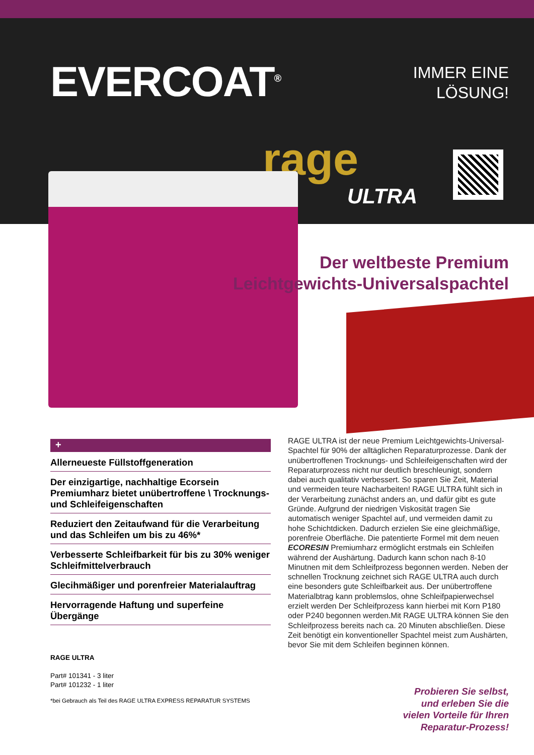EVERCOAT<sup>®</sup>
IMMER EINE
LÖSUNG!
rage
ULTRA
Der weltbeste Premium
Leichtgewichts-Universalspachtel
+
Allerneueste Füllstoffgeneration
Der einzigartige, nachhaltige Ecorsein Premiumharz bietet unübertroffene \ Trocknungs- und Schleifeigenschaften
Reduziert den Zeitaufwand für die Verarbeitung und das Schleifen um bis zu 46%*
Verbesserte Schleifbarkeit für bis zu 30% weniger Schleifmittelverbrauch
Glecihmäßiger und porenfreier Materialauftrag
Hervorragende Haftung und superfeine Übergänge
RAGE ULTRA ist der neue Premium Leichtgewichts-Universal-Spachtel für 90% der alltäglichen Reparaturprozesse. Dank der unübertroffenen Trocknungs- und Schleifeigenschaften wird der Reparaturprozess nicht nur deutlich breschleunigt, sondern dabei auch qualitativ verbessert. So sparen Sie Zeit, Material und vermeiden teure Nacharbeiten! RAGE ULTRA fühlt sich in der Verarbeitung zunächst anders an, und dafür gibt es gute Gründe. Aufgrund der niedrigen Viskosität tragen Sie automatisch weniger Spachtel auf, und vermeiden damit zu hohe Schichtdicken. Dadurch erzielen Sie eine gleichmäßige, porenfreie Oberfläche. Die patentierte Formel mit dem neuen ECORESIN Premiumharz ermöglicht erstmals ein Schleifen während der Aushärtung. Dadurch kann schon nach 8-10 Minutnen mit dem Schleifprozess begonnen werden. Neben der schnellen Trocknung zeichnet sich RAGE ULTRA auch durch eine besonders gute Schleifbarkeit aus. Der unübertroffene Materialbtrag kann problemslos, ohne Schleifpapierwechsel erzielt werden Der Schleifprozess kann hierbei mit Korn P180 oder P240 begonnen werden.Mit RAGE ULTRA können Sie den Schleifprozess bereits nach ca. 20 Minuten abschließen. Diese Zeit benötigt ein konventioneller Spachtel meist zum Aushärten, bevor Sie mit dem Schleifen beginnen können.
RAGE ULTRA
Part# 101341 - 3 liter
Part# 101232 - 1 liter
*bei Gebrauch als Teil des RAGE ULTRA EXPRESS REPARATUR SYSTEMS
Probieren Sie selbst,
und erleben Sie die
vielen Vorteile für Ihren
Reparatur-Prozess!